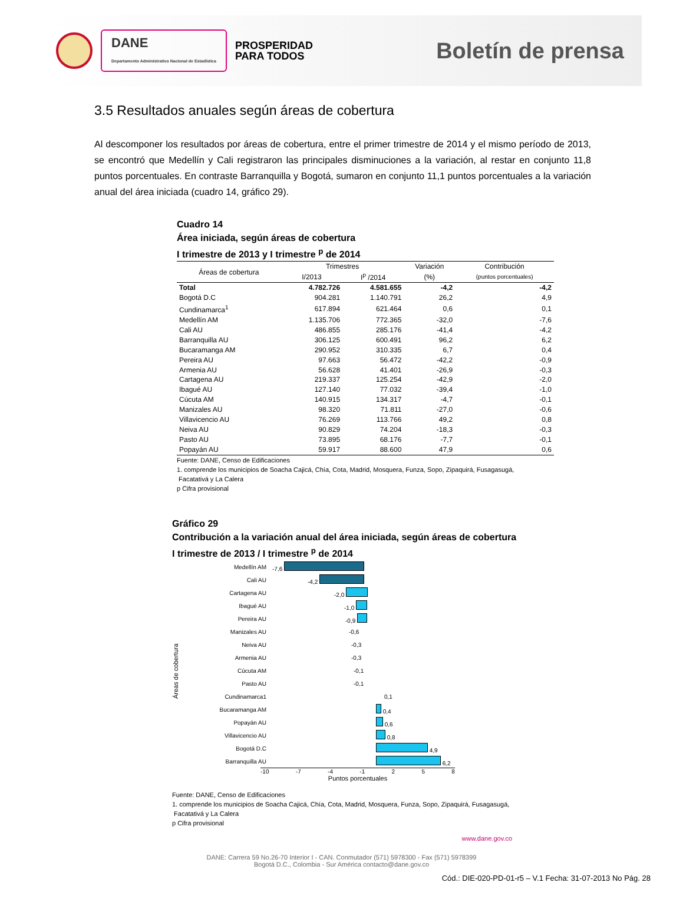DANE
Departamento Administrativo Nacional de Estadística
PROSPERIDAD
PARA TODOS
Boletín de prensa
3.5 Resultados anuales según áreas de cobertura
Al descomponer los resultados por áreas de cobertura, entre el primer trimestre de 2014 y el mismo período de 2013, se encontró que Medellín y Cali registraron las principales disminuciones a la variación, al restar en conjunto 11,8 puntos porcentuales. En contraste Barranquilla y Bogotá, sumaron en conjunto 11,1 puntos porcentuales a la variación anual del área iniciada (cuadro 14, gráfico 29).
Cuadro 14
Área iniciada, según áreas de cobertura
I trimestre de 2013 y I trimestre <sup>p</sup> de 2014
| Áreas de cobertura | Trimestres | | Variación | Contribución |
| --- | --- | --- | --- | --- |
| | I/2013 | I<sup>p</sup> /2014 | (%) | (puntos porcentuales) |
| Total | 4.782.726 | 4.581.655 | -4,2 | -4,2 |
| Bogotá D.C | 904.281 | 1.140.791 | 26,2 | 4,9 |
| Cundinamarca<sup>1</sup> | 617.894 | 621.464 | 0,6 | 0,1 |
| Medellín AM | 1.135.706 | 772.365 | -32,0 | -7,6 |
| Cali AU | 486.855 | 285.176 | -41,4 | -4,2 |
| Barranquilla AU | 306.125 | 600.491 | 96,2 | 6,2 |
| Bucaramanga AM | 290.952 | 310.335 | 6,7 | 0,4 |
| Pereira AU | 97.663 | 56.472 | -42,2 | -0,9 |
| Armenia AU | 56.628 | 41.401 | -26,9 | -0,3 |
| Cartagena AU | 219.337 | 125.254 | -42,9 | -2,0 |
| Ibagué AU | 127.140 | 77.032 | -39,4 | -1,0 |
| Cúcuta AM | 140.915 | 134.317 | -4,7 | -0,1 |
| Manizales AU | 98.320 | 71.811 | -27,0 | -0,6 |
| Villavicencio AU | 76.269 | 113.766 | 49,2 | 0,8 |
| Neiva AU | 90.829 | 74.204 | -18,3 | -0,3 |
| Pasto AU | 73.895 | 68.176 | -7,7 | -0,1 |
| Popayán AU | 59.917 | 88.600 | 47,9 | 0,6 |
Fuente: DANE, Censo de Edificaciones
1. comprende los municipios de Soacha Cajicá, Chía, Cota, Madrid, Mosquera, Funza, Sopo, Zipaquirá, Fusagasugá,
Facatativá y La Calera
p Cifra provisional
Gráfico 29
Contribución a la variación anual del área iniciada, según áreas de cobertura
I trimestre de 2013 / I trimestre <sup>p</sup> de 2014
Áreas de cobertura
Medellín AM -7,6
Cali AU -4,2
Cartagena AU -2,0
Ibagué AU -1,0
Pereira AU -0,9
Manizales AU -0,6
Neiva AU -0,3
Armenia AU -0,3
Cúcuta AM -0,1
Pasto AU -0,1
Cundinamarca1 0,1
Bucaramanga AM 0,4
Popayán AU 0,6
Villavicencio AU 0,8
Bogotá D.C 4,9
Barranquilla AU 6,2
-10 -7 -4 -1 2 5 8
Puntos porcentuales
Fuente: DANE, Censo de Edificaciones
1. comprende los municipios de Soacha Cajicá, Chía, Cota, Madrid, Mosquera, Funza, Sopo, Zipaquirá, Fusagasugá,
Facatativá y La Calera
p Cifra provisional
www.dane.gov.co
DANE: Carrera 59 No.26-70 Interior I - CAN. Conmutador (571) 5978300 - Fax (571) 5978399
Bogotá D.C., Colombia - Sur América contacto@dane.gov.co
Cód.: DIE-020-PD-01-r5 – V.1 Fecha: 31-07-2013 No Pág. 28